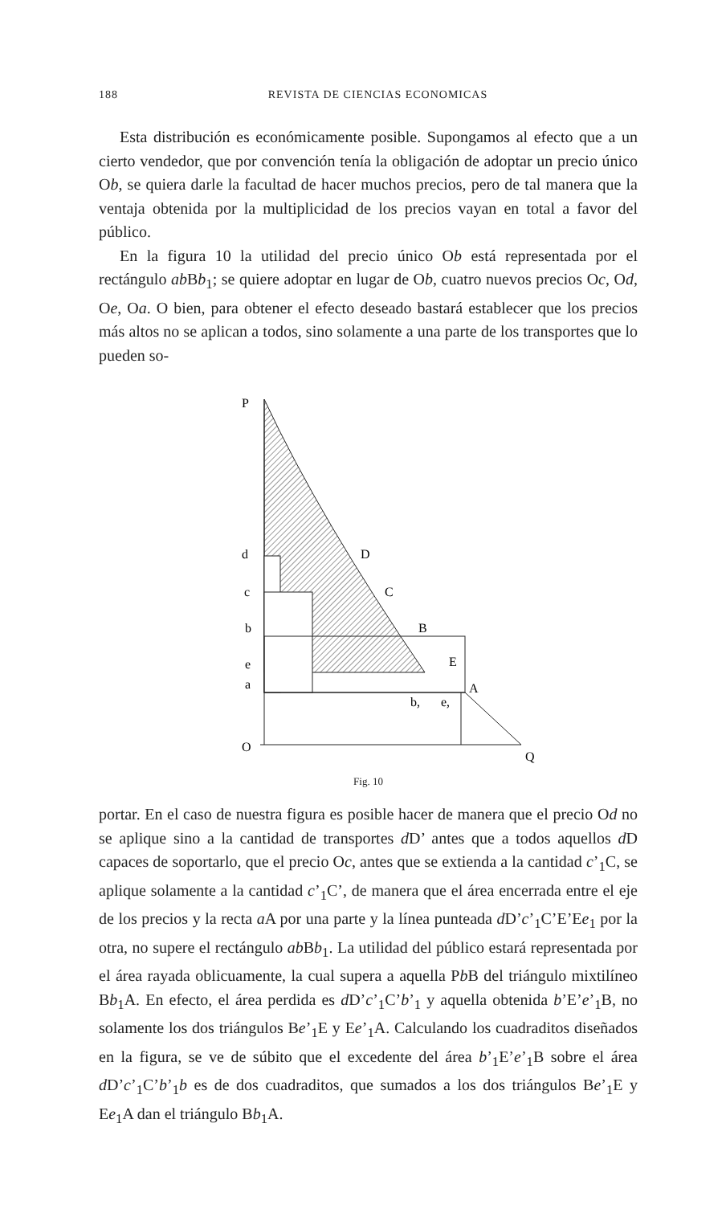188 REVISTA DE CIENCIAS ECONOMICAS
Esta distribución es económicamente posible. Supongamos al efecto que a un cierto vendedor, que por convención tenía la obligación de adoptar un precio único Ob, se quiera darle la facultad de hacer muchos precios, pero de tal manera que la ventaja obtenida por la multiplicidad de los precios vayan en total a favor del público.
En la figura 10 la utilidad del precio único Ob está representada por el rectángulo ab Bb<sub>1</sub>; se quiere adoptar en lugar de Ob, cuatro nuevos precios Oc, Od, Oe, Oa. O bien, para obtener el efecto deseado bastará establecer que los precios más altos no se aplican a todos, sino solamente a una parte de los transportes que lo pueden so-
P
d
c
b
e
a
O
D
C
B
E
A
b,
e,
Q
Fig. 10
portar. En el caso de nuestra figura es posible hacer de manera que el precio Od no se aplique sino a la cantidad de transportes d D’ antes que a todos aquellos d D capaces de soportarlo, que el precio Oc, antes que se extienda a la cantidad c’<sub>1</sub>C, se aplique solamente a la cantidad c’<sub>1</sub>C’, de manera que el área encerrada entre el eje de los precios y la recta a A por una parte y la línea punteada d D’c’<sub>1</sub>C’E’Ee<sub>1</sub> por la otra, no supere el rectángulo ab Bb<sub>1</sub>. La utilidad del público estará representada por el área rayada oblicuamente, la cual supera a aquella Pb B del triángulo mixtilíneo Bb<sub>1</sub>A. En efecto, el área perdida es d D’c’<sub>1</sub>C’b’<sub>1</sub> y aquella obtenida b’E’e’<sub>1</sub>B, no solamente los dos triángulos Be’<sub>1</sub>E y Ee’<sub>1</sub>A. Calculando los cuadraditos diseñados en la figura, se ve de súbito que el excedente del área b’<sub>1</sub>E’e’<sub>1</sub>B sobre el área d D’c’<sub>1</sub>C’b’<sub>1</sub>b es de dos cuadraditos, que sumados a los dos triángulos Be’<sub>1</sub>E y Ee<sub>1</sub>A dan el triángulo Bb<sub>1</sub>A.